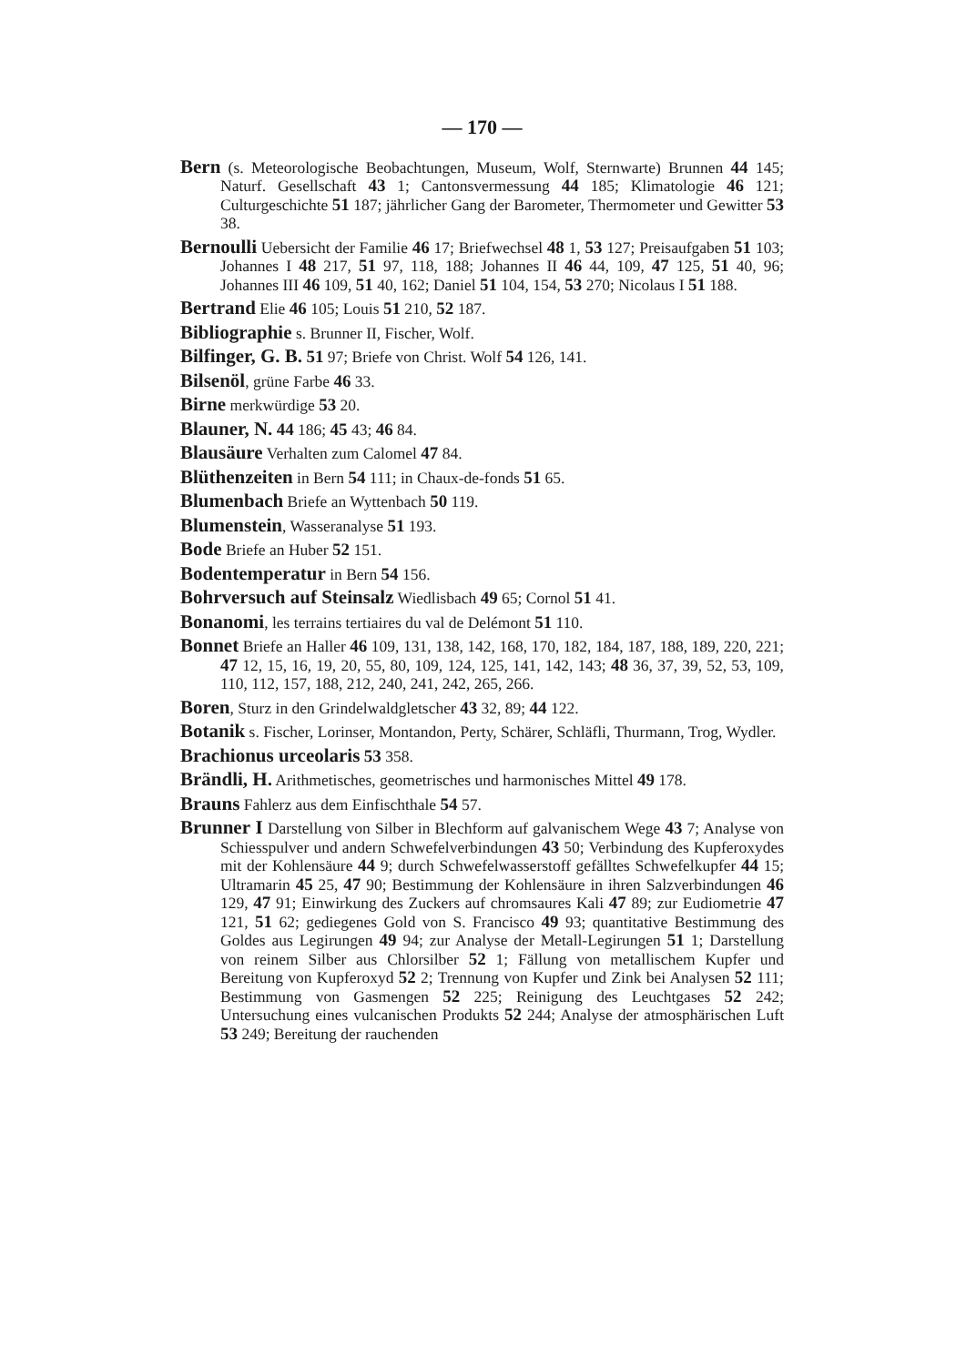— 170 —
Bern (s. Meteorologische Beobachtungen, Museum, Wolf, Sternwarte) Brunnen 44 145; Naturf. Gesellschaft 43 1; Cantonsvermessung 44 185; Klimatologie 46 121; Culturgeschichte 51 187; jährlicher Gang der Barometer, Thermometer und Gewitter 53 38.
Bernoulli Uebersicht der Familie 46 17; Briefwechsel 48 1, 53 127; Preisaufgaben 51 103; Johannes I 48 217, 51 97, 118, 188; Johannes II 46 44, 109, 47 125, 51 40, 96; Johannes III 46 109, 51 40, 162; Daniel 51 104, 154, 53 270; Nicolaus I 51 188.
Bertrand Elie 46 105; Louis 51 210, 52 187.
Bibliographie s. Brunner II, Fischer, Wolf.
Bilfinger, G. B. 51 97; Briefe von Christ. Wolf 54 126, 141.
Bilsenöl, grüne Farbe 46 33.
Birne merkwürdige 53 20.
Blauner, N. 44 186; 45 43; 46 84.
Blausäure Verhalten zum Calomel 47 84.
Blüthenzeiten in Bern 54 111; in Chaux-de-fonds 51 65.
Blumenbach Briefe an Wyttenbach 50 119.
Blumenstein, Wasseranalyse 51 193.
Bode Briefe an Huber 52 151.
Bodentemperatur in Bern 54 156.
Bohrversuch auf Steinsalz Wiedlisbach 49 65; Cornol 51 41.
Bonanomi, les terrains tertiaires du val de Delémont 51 110.
Bonnet Briefe an Haller 46 109, 131, 138, 142, 168, 170, 182, 184, 187, 188, 189, 220, 221; 47 12, 15, 16, 19, 20, 55, 80, 109, 124, 125, 141, 142, 143; 48 36, 37, 39, 52, 53, 109, 110, 112, 157, 188, 212, 240, 241, 242, 265, 266.
Boren, Sturz in den Grindelwaldgletscher 43 32, 89; 44 122.
Botanik s. Fischer, Lorinser, Montandon, Perty, Schärer, Schläfli, Thurmann, Trog, Wydler.
Brachionus urceolaris 53 358.
Brändli, H. Arithmetisches, geometrisches und harmonisches Mittel 49 178.
Brauns Fahlerz aus dem Einfischthale 54 57.
Brunner I Darstellung von Silber in Blechform auf galvanischem Wege 43 7; Analyse von Schiesspulver und andern Schwefelverbindungen 43 50; Verbindung des Kupferoxydes mit der Kohlensäure 44 9; durch Schwefelwasserstoff gefälltes Schwefelkupfer 44 15; Ultramarin 45 25, 47 90; Bestimmung der Kohlensäure in ihren Salzverbindungen 46 129, 47 91; Einwirkung des Zuckers auf chromsaures Kali 47 89; zur Eudiometrie 47 121, 51 62; gediegenes Gold von S. Francisco 49 93; quantitative Bestimmung des Goldes aus Legirungen 49 94; zur Analyse der Metall-Legirungen 51 1; Darstellung von reinem Silber aus Chlorsilber 52 1; Fällung von metallischem Kupfer und Bereitung von Kupferoxyd 52 2; Trennung von Kupfer und Zink bei Analysen 52 111; Bestimmung von Gasmengen 52 225; Reinigung des Leuchtgases 52 242; Untersuchung eines vulcanischen Produkts 52 244; Analyse der atmosphärischen Luft 53 249; Bereitung der rauchenden